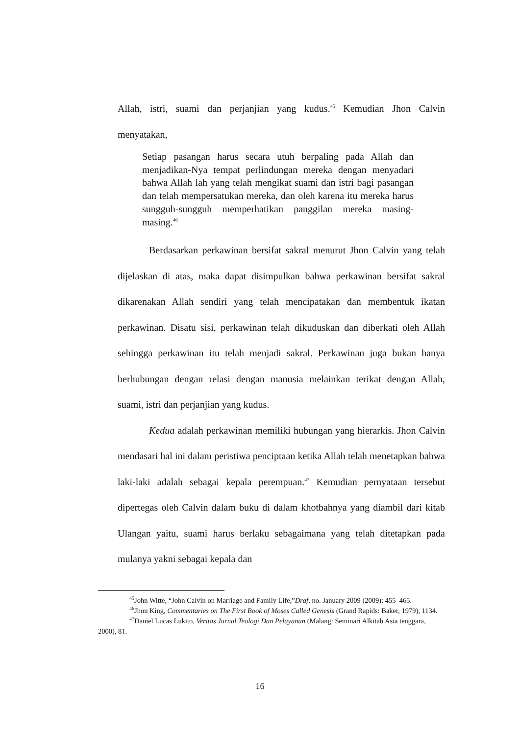Allah, istri, suami dan perjanjian yang kudus.<sup>45</sup> Kemudian Jhon Calvin menyatakan,
Setiap pasangan harus secara utuh berpaling pada Allah dan menjadikan-Nya tempat perlindungan mereka dengan menyadari bahwa Allah lah yang telah mengikat suami dan istri bagi pasangan dan telah mempersatukan mereka, dan oleh karena itu mereka harus sungguh-sungguh memperhatikan panggilan mereka masing-masing.<sup>46</sup>
Berdasarkan perkawinan bersifat sakral menurut Jhon Calvin yang telah dijelaskan di atas, maka dapat disimpulkan bahwa perkawinan bersifat sakral dikarenakan Allah sendiri yang telah mencipatakan dan membentuk ikatan perkawinan. Disatu sisi, perkawinan telah dikuduskan dan diberkati oleh Allah sehingga perkawinan itu telah menjadi sakral. Perkawinan juga bukan hanya berhubungan dengan relasi dengan manusia melainkan terikat dengan Allah, suami, istri dan perjanjian yang kudus.
Kedua adalah perkawinan memiliki hubungan yang hierarkis. Jhon Calvin mendasari hal ini dalam peristiwa penciptaan ketika Allah telah menetapkan bahwa laki-laki adalah sebagai kepala perempuan.<sup>47</sup> Kemudian pernyataan tersebut dipertegas oleh Calvin dalam buku di dalam khotbahnya yang diambil dari kitab Ulangan yaitu, suami harus berlaku sebagaimana yang telah ditetapkan pada mulanya yakni sebagai kepala dan
<sup>45</sup> John Witte, “John Calvin on Marriage and Family Life,”Draf, no. January 2009 (2009): 455–465.
<sup>46</sup> Jhon King, Commentaries on The First Book of Moses Called Genesis (Grand Rapids: Baker, 1979), 1134.
<sup>47</sup> Daniel Lucas Lukito, Veritas Jurnal Teologi Dan Pelayanan (Malang: Seminari Alkitab Asia tenggara, 2000), 81.
16